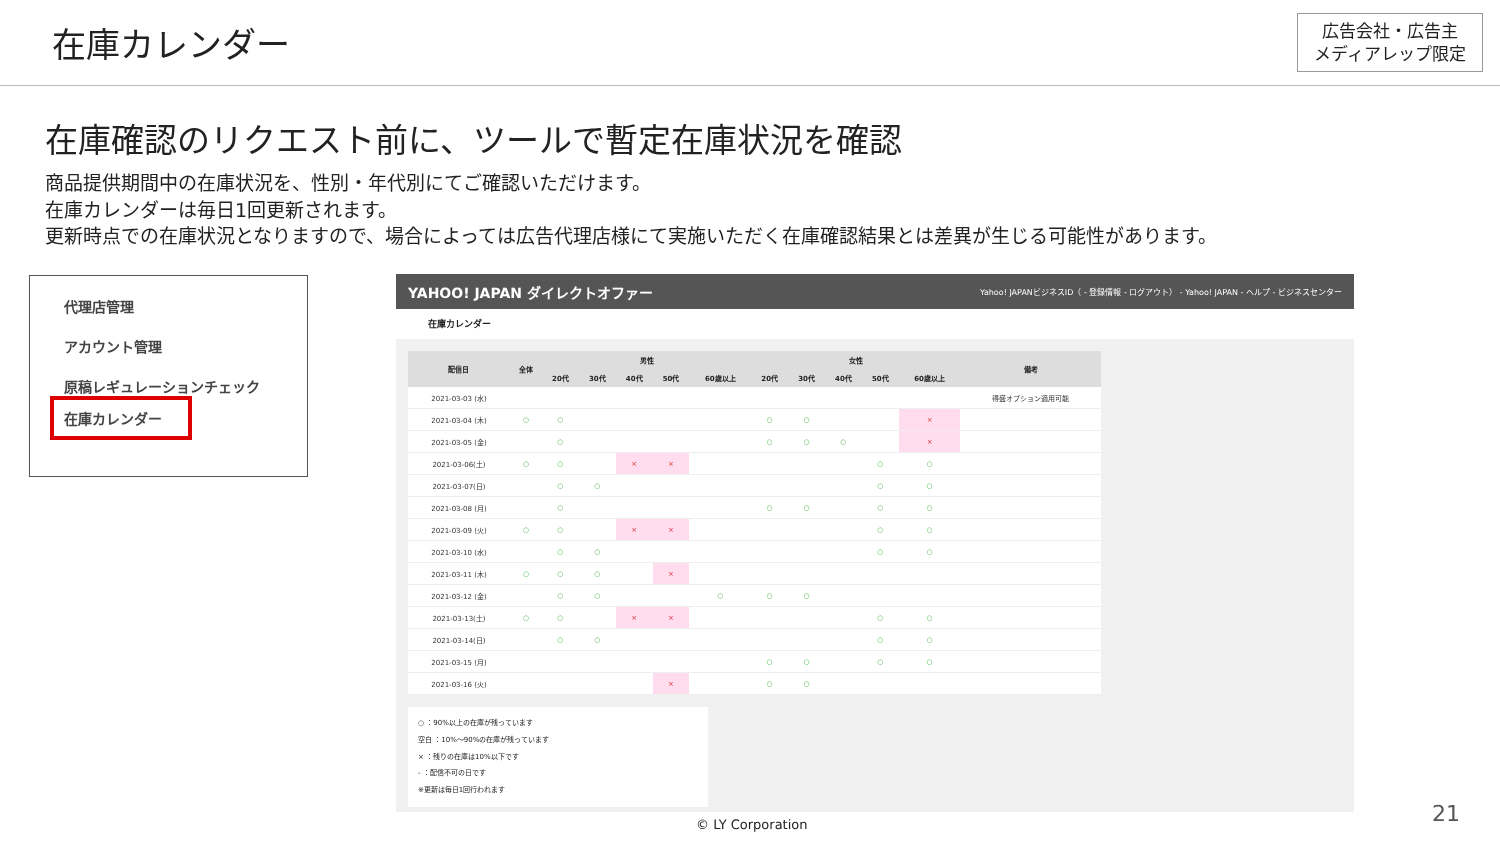在庫カレンダー
広告会社・広告主
メディアレップ限定
在庫確認のリクエスト前に、ツールで暫定在庫状況を確認
商品提供期間中の在庫状況を、性別・年代別にてご確認いただけます。
在庫カレンダーは毎日1回更新されます。
更新時点での在庫状況となりますので、場合によっては広告代理店様にて実施いただく在庫確認結果とは差異が生じる可能性があります。
代理店管理
アカウント管理
原稿レギュレーションチェック
在庫カレンダー
YAHOO! JAPAN ダイレクトオファー Yahoo! JAPANビジネスID（ - 登録情報 - ログアウト） - Yahoo! JAPAN - ヘルプ - ビジネスセンター
在庫カレンダー
| 配信日 | 全体 | 男性 | | | | | 女性 | | | | | 備考 |
| --- | --- | --- | --- | --- | --- | --- | --- | --- | --- | --- | --- | --- |
| | | 20代 | 30代 | 40代 | 50代 | 60歳以上 | 20代 | 30代 | 40代 | 50代 | 60歳以上 | |
| 2021-03-03 (水) | | | | | | | | | | | | 得盛オプション適用可能 |
| 2021-03-04 (木) | ○ | ○ | | | | | ○ | ○ | | | × | |
| 2021-03-05 (金) | | ○ | | | | | ○ | ○ | ○ | | × | |
| 2021-03-06(土) | ○ | ○ | | × | × | | | | | ○ | ○ | |
| 2021-03-07(日) | | ○ | ○ | | | | | | | ○ | ○ | |
| 2021-03-08 (月) | | ○ | | | | | ○ | ○ | | ○ | ○ | |
| 2021-03-09 (火) | ○ | ○ | | × | × | | | | | ○ | ○ | |
| 2021-03-10 (水) | | ○ | ○ | | | | | | | ○ | ○ | |
| 2021-03-11 (木) | ○ | ○ | ○ | | × | | | | | | | |
| 2021-03-12 (金) | | ○ | ○ | | | ○ | ○ | ○ | | | | |
| 2021-03-13(土) | ○ | ○ | | × | × | | | | | ○ | ○ | |
| 2021-03-14(日) | | ○ | ○ | | | | | | | ○ | ○ | |
| 2021-03-15 (月) | | | | | | | ○ | ○ | | ○ | ○ | |
| 2021-03-16 (火) | | | | | × | | ○ | ○ | | | | |
○ ：90%以上の在庫が残っています
空白 ：10%～90%の在庫が残っています
× ：残りの在庫は10%以下です
- ：配信不可の日です
※更新は毎日1回行われます
© LY Corporation 21